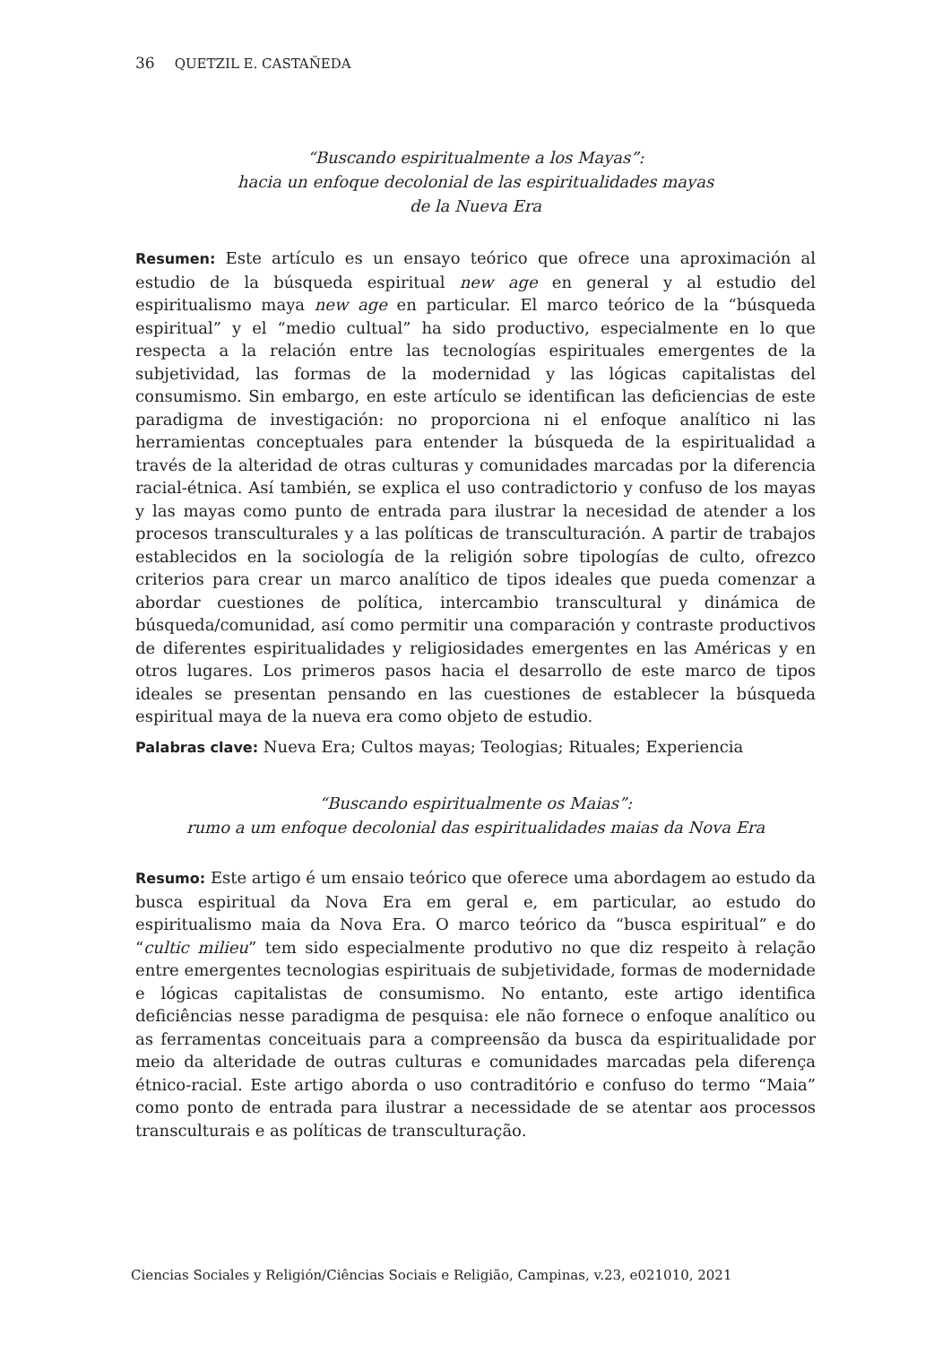36 QUETZIL E. CASTAÑEDA
“Buscando espiritualmente a los Mayas”:
hacia un enfoque decolonial de las espiritualidades mayas
de la Nueva Era
Resumen: Este artículo es un ensayo teórico que ofrece una aproximación al estudio de la búsqueda espiritual new age en general y al estudio del espiritualismo maya new age en particular. El marco teórico de la “búsqueda espiritual” y el “medio cultual” ha sido productivo, especialmente en lo que respecta a la relación entre las tecnologías espirituales emergentes de la subjetividad, las formas de la modernidad y las lógicas capitalistas del consumismo. Sin embargo, en este artículo se identifican las deficiencias de este paradigma de investigación: no proporciona ni el enfoque analítico ni las herramientas conceptuales para entender la búsqueda de la espiritualidad a través de la alteridad de otras culturas y comunidades marcadas por la diferencia racial-étnica. Así también, se explica el uso contradictorio y confuso de los mayas y las mayas como punto de entrada para ilustrar la necesidad de atender a los procesos transculturales y a las políticas de transculturación. A partir de trabajos establecidos en la sociología de la religión sobre tipologías de culto, ofrezco criterios para crear un marco analítico de tipos ideales que pueda comenzar a abordar cuestiones de política, intercambio transcultural y dinámica de búsqueda/comunidad, así como permitir una comparación y contraste productivos de diferentes espiritualidades y religiosidades emergentes en las Américas y en otros lugares. Los primeros pasos hacia el desarrollo de este marco de tipos ideales se presentan pensando en las cuestiones de establecer la búsqueda espiritual maya de la nueva era como objeto de estudio.
Palabras clave: Nueva Era; Cultos mayas; Teologias; Rituales; Experiencia
“Buscando espiritualmente os Maias”:
rumo a um enfoque decolonial das espiritualidades maias da Nova Era
Resumo: Este artigo é um ensaio teórico que oferece uma abordagem ao estudo da busca espiritual da Nova Era em geral e, em particular, ao estudo do espiritualismo maia da Nova Era. O marco teórico da “busca espiritual” e do “cultic milieu” tem sido especialmente produtivo no que diz respeito à relação entre emergentes tecnologias espirituais de subjetividade, formas de modernidade e lógicas capitalistas de consumismo. No entanto, este artigo identifica deficiências nesse paradigma de pesquisa: ele não fornece o enfoque analítico ou as ferramentas conceituais para a compreensão da busca da espiritualidade por meio da alteridade de outras culturas e comunidades marcadas pela diferença étnico-racial. Este artigo aborda o uso contraditório e confuso do termo “Maia” como ponto de entrada para ilustrar a necessidade de se atentar aos processos transculturais e as políticas de transculturação.
Ciencias Sociales y Religión/Ciências Sociais e Religião, Campinas, v.23, e021010, 2021